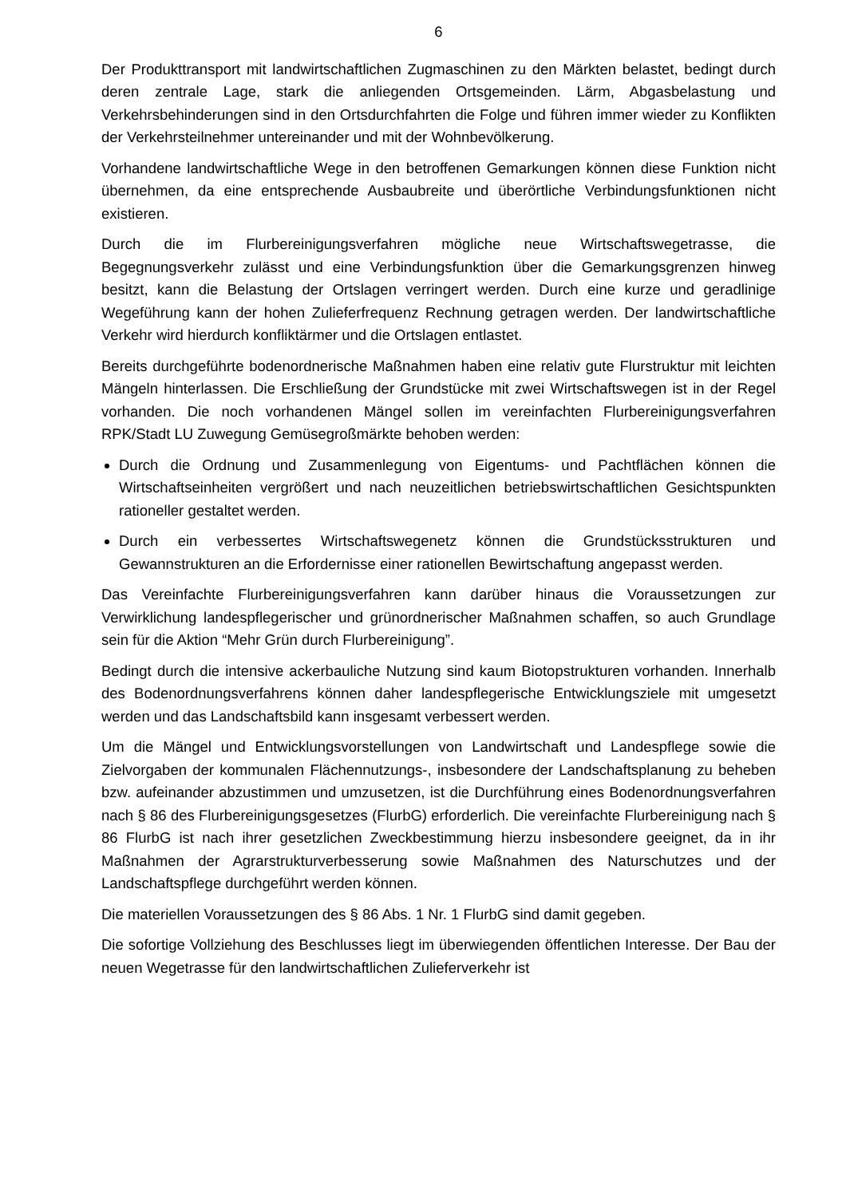6
Der Produkttransport mit landwirtschaftlichen Zugmaschinen zu den Märkten belastet, bedingt durch deren zentrale Lage, stark die anliegenden Ortsgemeinden. Lärm, Abgasbelastung und Verkehrsbehinderungen sind in den Ortsdurchfahrten die Folge und führen immer wieder zu Konflikten der Verkehrsteilnehmer untereinander und mit der Wohnbevölkerung.
Vorhandene landwirtschaftliche Wege in den betroffenen Gemarkungen können diese Funktion nicht übernehmen, da eine entsprechende Ausbaubreite und überörtliche Verbindungsfunktionen nicht existieren.
Durch die im Flurbereinigungsverfahren mögliche neue Wirtschaftswegetrasse, die Begegnungsverkehr zulässt und eine Verbindungsfunktion über die Gemarkungsgrenzen hinweg besitzt, kann die Belastung der Ortslagen verringert werden. Durch eine kurze und geradlinige Wegeführung kann der hohen Zulieferfrequenz Rechnung getragen werden. Der landwirtschaftliche Verkehr wird hierdurch konfliktärmer und die Ortslagen entlastet.
Bereits durchgeführte bodenordnerische Maßnahmen haben eine relativ gute Flurstruktur mit leichten Mängeln hinterlassen. Die Erschließung der Grundstücke mit zwei Wirtschaftswegen ist in der Regel vorhanden. Die noch vorhandenen Mängel sollen im vereinfachten Flurbereinigungsverfahren RPK/Stadt LU Zuwegung Gemüsegroßmärkte behoben werden:
Durch die Ordnung und Zusammenlegung von Eigentums- und Pachtflächen können die Wirtschaftseinheiten vergrößert und nach neuzeitlichen betriebswirtschaftlichen Gesichtspunkten rationeller gestaltet werden.
Durch ein verbessertes Wirtschaftswegenetz können die Grundstücksstrukturen und Gewannstrukturen an die Erfordernisse einer rationellen Bewirtschaftung angepasst werden.
Das Vereinfachte Flurbereinigungsverfahren kann darüber hinaus die Voraussetzungen zur Verwirklichung landespflegerischer und grünordnerischer Maßnahmen schaffen, so auch Grundlage sein für die Aktion “Mehr Grün durch Flurbereinigung”.
Bedingt durch die intensive ackerbauliche Nutzung sind kaum Biotopstrukturen vorhanden. Innerhalb des Bodenordnungsverfahrens können daher landespflegerische Entwicklungsziele mit umgesetzt werden und das Landschaftsbild kann insgesamt verbessert werden.
Um die Mängel und Entwicklungsvorstellungen von Landwirtschaft und Landespflege sowie die Zielvorgaben der kommunalen Flächennutzungs-, insbesondere der Landschaftsplanung zu beheben bzw. aufeinander abzustimmen und umzusetzen, ist die Durchführung eines Bodenordnungsverfahren nach § 86 des Flurbereinigungsgesetzes (FlurbG) erforderlich. Die vereinfachte Flurbereinigung nach § 86 FlurbG ist nach ihrer gesetzlichen Zweckbestimmung hierzu insbesondere geeignet, da in ihr Maßnahmen der Agrarstrukturverbesserung sowie Maßnahmen des Naturschutzes und der Landschaftspflege durchgeführt werden können.
Die materiellen Voraussetzungen des § 86 Abs. 1 Nr. 1 FlurbG sind damit gegeben.
Die sofortige Vollziehung des Beschlusses liegt im überwiegenden öffentlichen Interesse. Der Bau der neuen Wegetrasse für den landwirtschaftlichen Zulieferverkehr ist